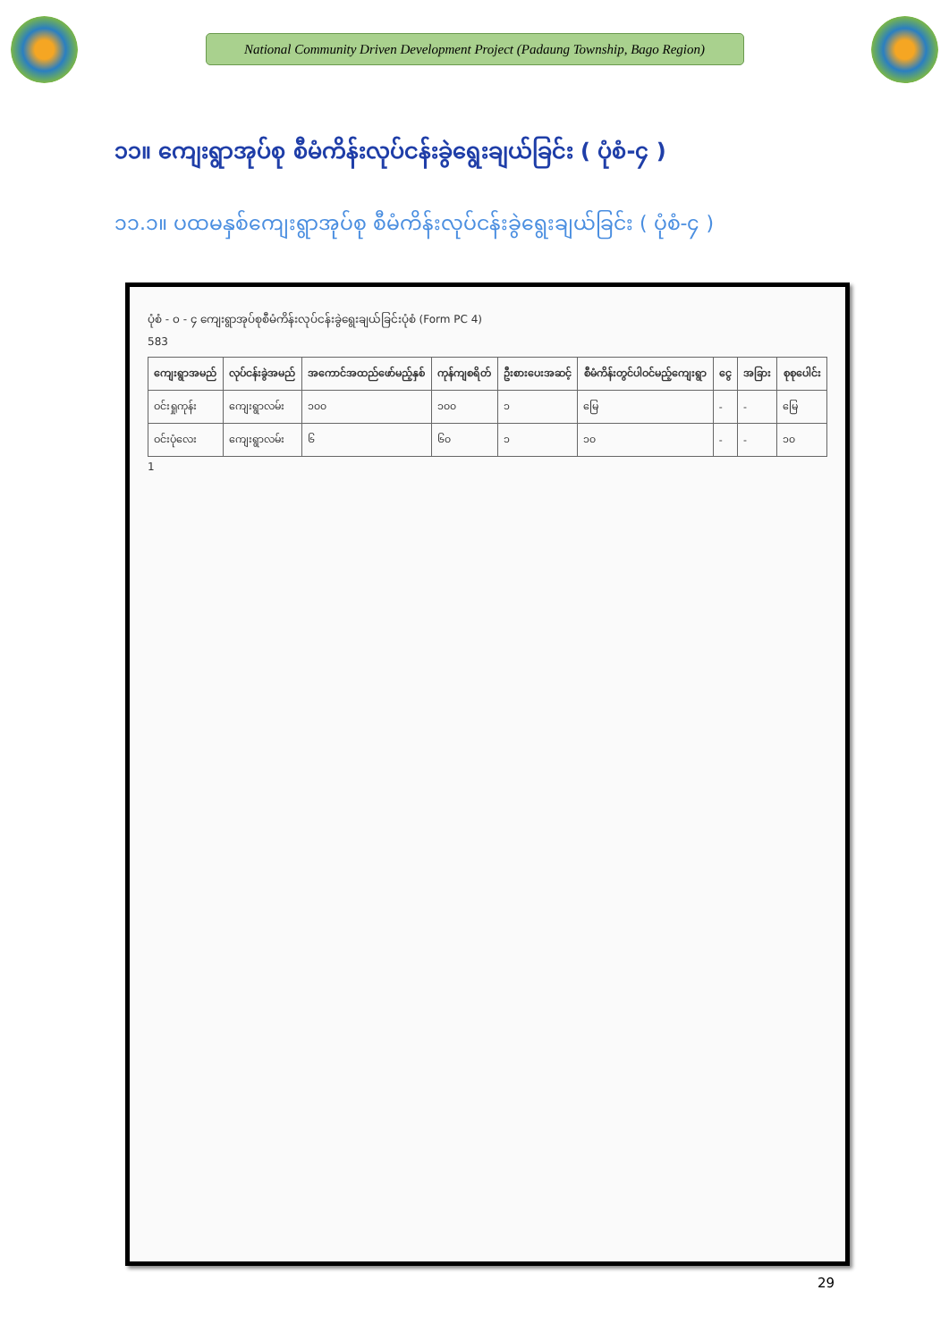National Community Driven Development Project (Padaung Township, Bago Region)
၁၁။ ကျေးရွာအုပ်စု စီမံကိန်းလုပ်ငန်းခွဲရွေးချယ်ခြင်း ( ပုံစံ-၄ )
၁၁.၁။ ပထမနှစ်ကျေးရွာအုပ်စု စီမံကိန်းလုပ်ငန်းခွဲရွေးချယ်ခြင်း ( ပုံစံ-၄ )
ပုံစံ - ၀ - ၄ ကျေးရွာအုပ်စုစီမံကိန်းလုပ်ငန်းခွဲရွေးချယ်ခြင်းပုံစံ (Form PC 4)
583
| ကျေးရွာအမည် | လုပ်ငန်းခွဲအမည် | အကောင်အထည်ဖော်မည့်နှစ် | ကုန်ကျစရိတ် | ဦးစားပေးအဆင့် | စီမံကိန်းတွင်ပါဝင်မည့်ကျေးရွာ | ငွေ | အခြား | စုစုပေါင်း |
| --- | --- | --- | --- | --- | --- | --- | --- | --- |
| ဝင်းရှုကုန်း | ကျေးရွာလမ်း | ၁၀၀ | ၁၀၀ | ၁ | မြေ | - | - | မြေ |
| ဝင်းပုံလေး | ကျေးရွာလမ်း | ၆ | ၆၀ | ၁ | ၁၀ | - | - | ၁၀ |
1
29